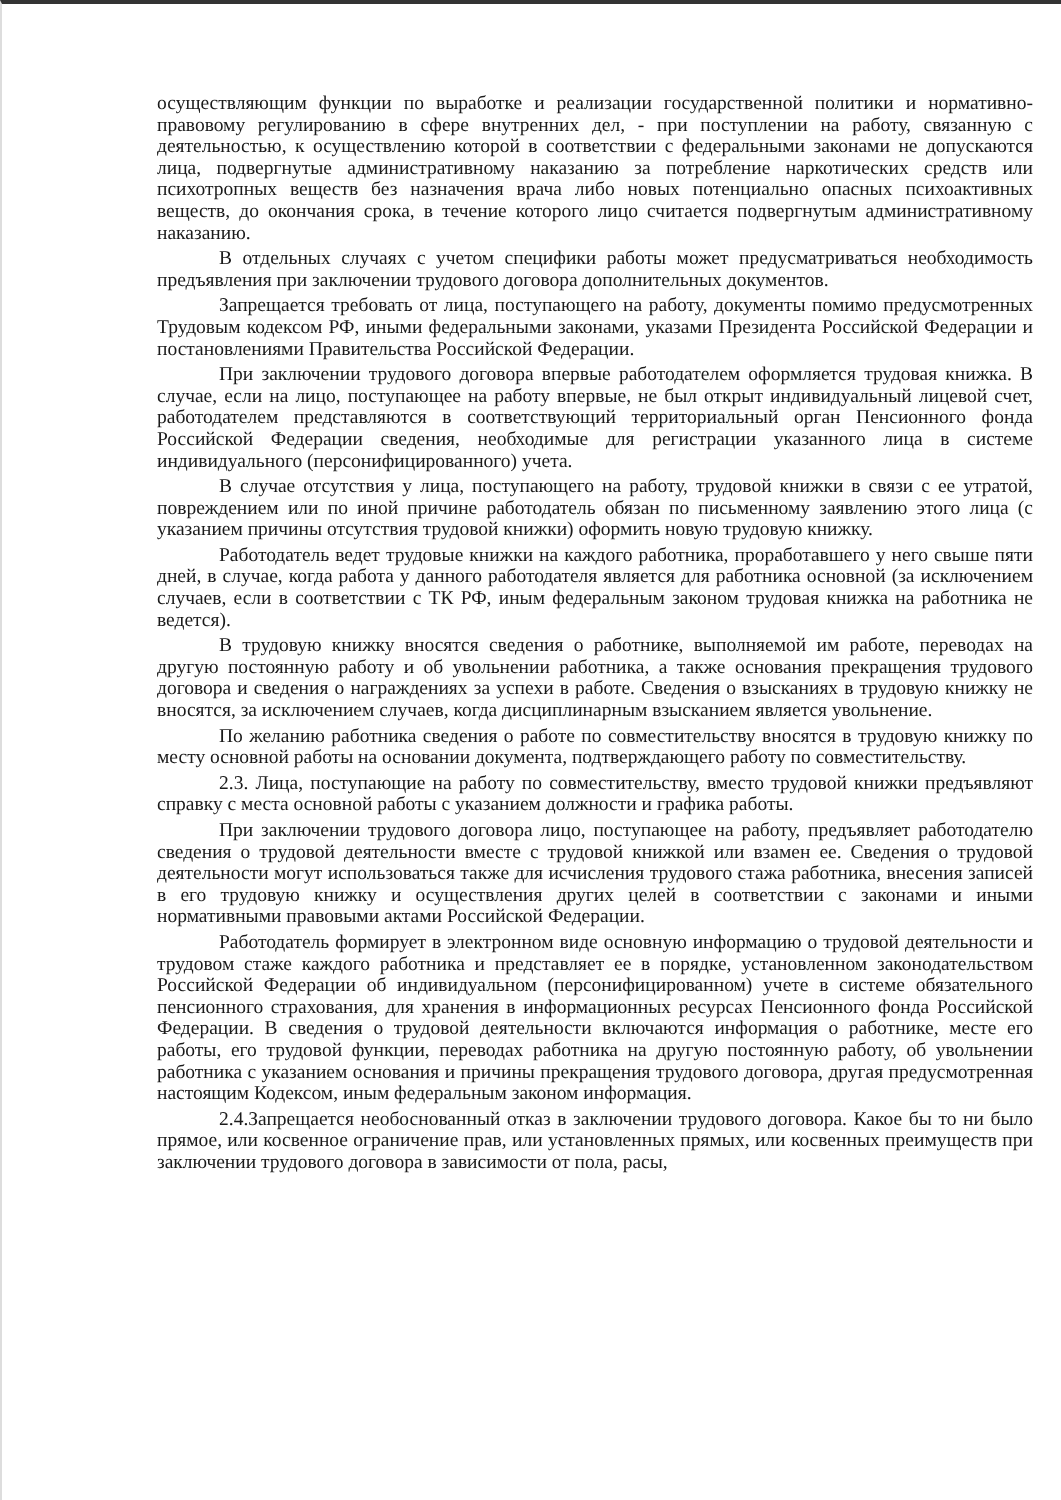осуществляющим функции по выработке и реализации государственной политики и нормативно-правовому регулированию в сфере внутренних дел, - при поступлении на работу, связанную с деятельностью, к осуществлению которой в соответствии с федеральными законами не допускаются лица, подвергнутые административному наказанию за потребление наркотических средств или психотропных веществ без назначения врача либо новых потенциально опасных психоактивных веществ, до окончания срока, в течение которого лицо считается подвергнутым административному наказанию.
В отдельных случаях с учетом специфики работы может предусматриваться необходимость предъявления при заключении трудового договора дополнительных документов.
Запрещается требовать от лица, поступающего на работу, документы помимо предусмотренных Трудовым кодексом РФ, иными федеральными законами, указами Президента Российской Федерации и постановлениями Правительства Российской Федерации.
При заключении трудового договора впервые работодателем оформляется трудовая книжка. В случае, если на лицо, поступающее на работу впервые, не был открыт индивидуальный лицевой счет, работодателем представляются в соответствующий территориальный орган Пенсионного фонда Российской Федерации сведения, необходимые для регистрации указанного лица в системе индивидуального (персонифицированного) учета.
В случае отсутствия у лица, поступающего на работу, трудовой книжки в связи с ее утратой, повреждением или по иной причине работодатель обязан по письменному заявлению этого лица (с указанием причины отсутствия трудовой книжки) оформить новую трудовую книжку.
Работодатель ведет трудовые книжки на каждого работника, проработавшего у него свыше пяти дней, в случае, когда работа у данного работодателя является для работника основной (за исключением случаев, если в соответствии с ТК РФ, иным федеральным законом трудовая книжка на работника не ведется).
В трудовую книжку вносятся сведения о работнике, выполняемой им работе, переводах на другую постоянную работу и об увольнении работника, а также основания прекращения трудового договора и сведения о награждениях за успехи в работе. Сведения о взысканиях в трудовую книжку не вносятся, за исключением случаев, когда дисциплинарным взысканием является увольнение.
По желанию работника сведения о работе по совместительству вносятся в трудовую книжку по месту основной работы на основании документа, подтверждающего работу по совместительству.
2.3. Лица, поступающие на работу по совместительству, вместо трудовой книжки предъявляют справку с места основной работы с указанием должности и графика работы.
При заключении трудового договора лицо, поступающее на работу, предъявляет работодателю сведения о трудовой деятельности вместе с трудовой книжкой или взамен ее. Сведения о трудовой деятельности могут использоваться также для исчисления трудового стажа работника, внесения записей в его трудовую книжку и осуществления других целей в соответствии с законами и иными нормативными правовыми актами Российской Федерации.
Работодатель формирует в электронном виде основную информацию о трудовой деятельности и трудовом стаже каждого работника и представляет ее в порядке, установленном законодательством Российской Федерации об индивидуальном (персонифицированном) учете в системе обязательного пенсионного страхования, для хранения в информационных ресурсах Пенсионного фонда Российской Федерации. В сведения о трудовой деятельности включаются информация о работнике, месте его работы, его трудовой функции, переводах работника на другую постоянную работу, об увольнении работника с указанием основания и причины прекращения трудового договора, другая предусмотренная настоящим Кодексом, иным федеральным законом информация.
2.4.Запрещается необоснованный отказ в заключении трудового договора. Какое бы то ни было прямое, или косвенное ограничение прав, или установленных прямых, или косвенных преимуществ при заключении трудового договора в зависимости от пола, расы,